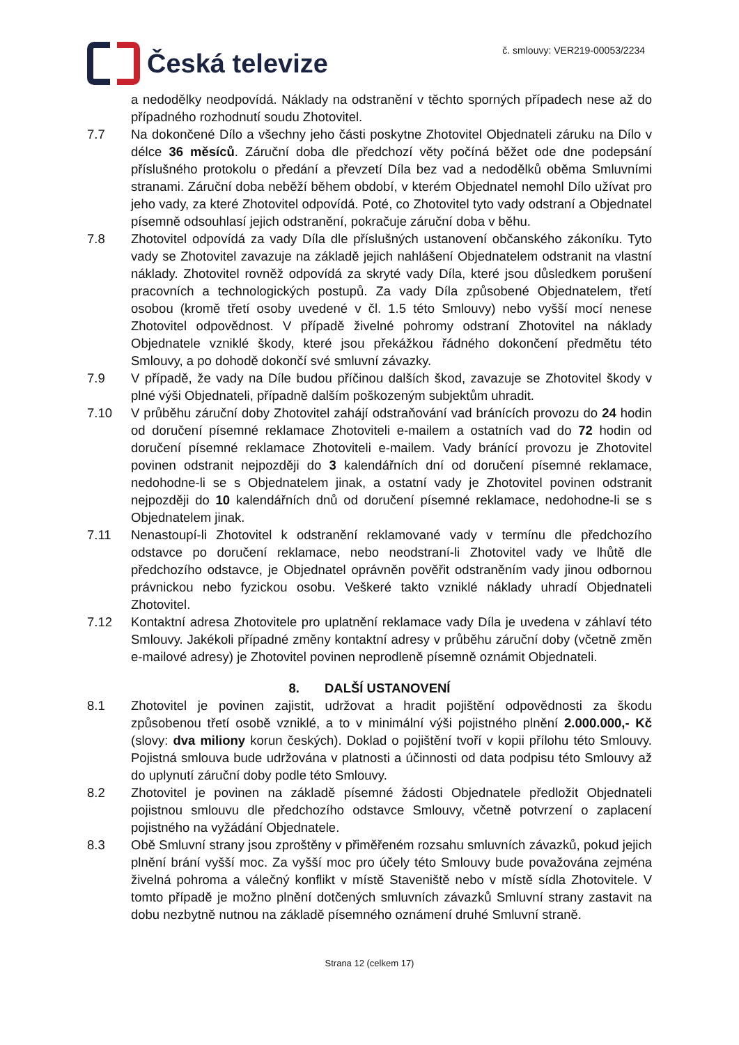Česká televize
č. smlouvy: VER219-00053/2234
a nedodělky neodpovídá. Náklady na odstranění v těchto sporných případech nese až do případného rozhodnutí soudu Zhotovitel.
7.7 Na dokončené Dílo a všechny jeho části poskytne Zhotovitel Objednateli záruku na Dílo v délce 36 měsíců. Záruční doba dle předchozí věty počíná běžet ode dne podepsání příslušného protokolu o předání a převzetí Díla bez vad a nedodělků oběma Smluvními stranami. Záruční doba neběží během období, v kterém Objednatel nemohl Dílo užívat pro jeho vady, za které Zhotovitel odpovídá. Poté, co Zhotovitel tyto vady odstraní a Objednatel písemně odsouhlasí jejich odstranění, pokračuje záruční doba v běhu.
7.8 Zhotovitel odpovídá za vady Díla dle příslušných ustanovení občanského zákoníku. Tyto vady se Zhotovitel zavazuje na základě jejich nahlášení Objednatelem odstranit na vlastní náklady. Zhotovitel rovněž odpovídá za skryté vady Díla, které jsou důsledkem porušení pracovních a technologických postupů. Za vady Díla způsobené Objednatelem, třetí osobou (kromě třetí osoby uvedené v čl. 1.5 této Smlouvy) nebo vyšší mocí nenese Zhotovitel odpovědnost. V případě živelné pohromy odstraní Zhotovitel na náklady Objednatele vzniklé škody, které jsou překážkou řádného dokončení předmětu této Smlouvy, a po dohodě dokončí své smluvní závazky.
7.9 V případě, že vady na Díle budou příčinou dalších škod, zavazuje se Zhotovitel škody v plné výši Objednateli, případně dalším poškozeným subjektům uhradit.
7.10 V průběhu záruční doby Zhotovitel zahájí odstraňování vad bránících provozu do 24 hodin od doručení písemné reklamace Zhotoviteli e-mailem a ostatních vad do 72 hodin od doručení písemné reklamace Zhotoviteli e-mailem. Vady bránící provozu je Zhotovitel povinen odstranit nejpozději do 3 kalendářních dní od doručení písemné reklamace, nedohodne-li se s Objednatelem jinak, a ostatní vady je Zhotovitel povinen odstranit nejpozději do 10 kalendářních dnů od doručení písemné reklamace, nedohodne-li se s Objednatelem jinak.
7.11 Nenastoupí-li Zhotovitel k odstranění reklamované vady v termínu dle předchozího odstavce po doručení reklamace, nebo neodstraní-li Zhotovitel vady ve lhůtě dle předchozího odstavce, je Objednatel oprávněn pověřit odstraněním vady jinou odbornou právnickou nebo fyzickou osobu. Veškeré takto vzniklé náklady uhradí Objednateli Zhotovitel.
7.12 Kontaktní adresa Zhotovitele pro uplatnění reklamace vady Díla je uvedena v záhlaví této Smlouvy. Jakékoli případné změny kontaktní adresy v průběhu záruční doby (včetně změn e-mailové adresy) je Zhotovitel povinen neprodleně písemně oznámit Objednateli.
8. DALŠÍ USTANOVENÍ
8.1 Zhotovitel je povinen zajistit, udržovat a hradit pojištění odpovědnosti za škodu způsobenou třetí osobě vzniklé, a to v minimální výši pojistného plnění 2.000.000,- Kč (slovy: dva miliony korun českých). Doklad o pojištění tvoří v kopii přílohu této Smlouvy. Pojistná smlouva bude udržována v platnosti a účinnosti od data podpisu této Smlouvy až do uplynutí záruční doby podle této Smlouvy.
8.2 Zhotovitel je povinen na základě písemné žádosti Objednatele předložit Objednateli pojistnou smlouvu dle předchozího odstavce Smlouvy, včetně potvrzení o zaplacení pojistného na vyžádání Objednatele.
8.3 Obě Smluvní strany jsou zproštěny v přiměřeném rozsahu smluvních závazků, pokud jejich plnění brání vyšší moc. Za vyšší moc pro účely této Smlouvy bude považována zejména živelná pohroma a válečný konflikt v místě Staveniště nebo v místě sídla Zhotovitele. V tomto případě je možno plnění dotčených smluvních závazků Smluvní strany zastavit na dobu nezbytně nutnou na základě písemného oznámení druhé Smluvní straně.
Strana 12 (celkem 17)